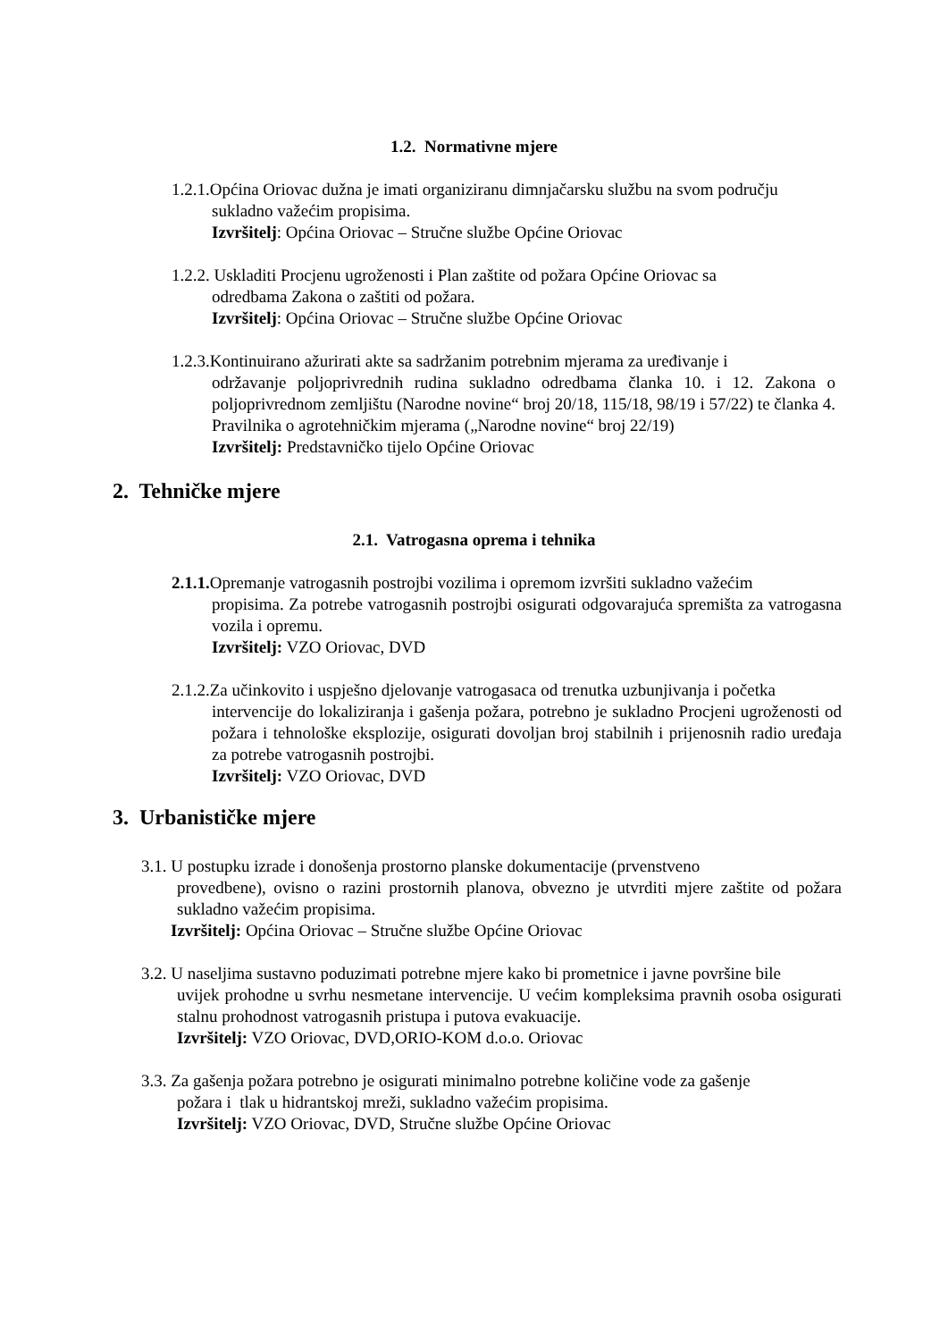1.2. Normativne mjere
1.2.1.Općina Oriovac dužna je imati organiziranu dimnjačarsku službu na svom području
sukladno važećim propisima.
Izvršitelj: Općina Oriovac – Stručne službe Općine Oriovac
1.2.2. Uskladiti Procjenu ugroženosti i Plan zaštite od požara Općine Oriovac sa
odredbama Zakona o zaštiti od požara.
Izvršitelj: Općina Oriovac – Stručne službe Općine Oriovac
1.2.3.Kontinuirano ažurirati akte sa sadržanim potrebnim mjerama za uređivanje i
održavanje poljoprivrednih rudina sukladno odredbama članka 10. i 12. Zakona o poljoprivrednom zemljištu (Narodne novine“ broj 20/18, 115/18, 98/19 i 57/22) te članka 4. Pravilnika o agrotehničkim mjerama („Narodne novine“ broj 22/19)
Izvršitelj: Predstavničko tijelo Općine Oriovac
2. Tehničke mjere
2.1. Vatrogasna oprema i tehnika
2.1.1. Opremanje vatrogasnih postrojbi vozilima i opremom izvršiti sukladno važećim
propisima. Za potrebe vatrogasnih postrojbi osigurati odgovarajuća spremišta za vatrogasna vozila i opremu.
Izvršitelj: VZO Oriovac, DVD
2.1.2.Za učinkovito i uspješno djelovanje vatrogasaca od trenutka uzbunjivanja i početka
intervencije do lokaliziranja i gašenja požara, potrebno je sukladno Procjeni ugroženosti od požara i tehnološke eksplozije, osigurati dovoljan broj stabilnih i prijenosnih radio uređaja za potrebe vatrogasnih postrojbi.
Izvršitelj: VZO Oriovac, DVD
3. Urbanističke mjere
3.1. U postupku izrade i donošenja prostorno planske dokumentacije (prvenstveno
provedbene), ovisno o razini prostornih planova, obvezno je utvrditi mjere zaštite od požara sukladno važećim propisima.
Izvršitelj: Općina Oriovac – Stručne službe Općine Oriovac
3.2. U naseljima sustavno poduzimati potrebne mjere kako bi prometnice i javne površine bile
uvijek prohodne u svrhu nesmetane intervencije. U većim kompleksima pravnih osoba osigurati stalnu prohodnost vatrogasnih pristupa i putova evakuacije.
Izvršitelj: VZO Oriovac, DVD,ORIO-KOM d.o.o. Oriovac
3.3. Za gašenja požara potrebno je osigurati minimalno potrebne količine vode za gašenje
požara i tlak u hidrantskoj mreži, sukladno važećim propisima.
Izvršitelj: VZO Oriovac, DVD, Stručne službe Općine Oriovac